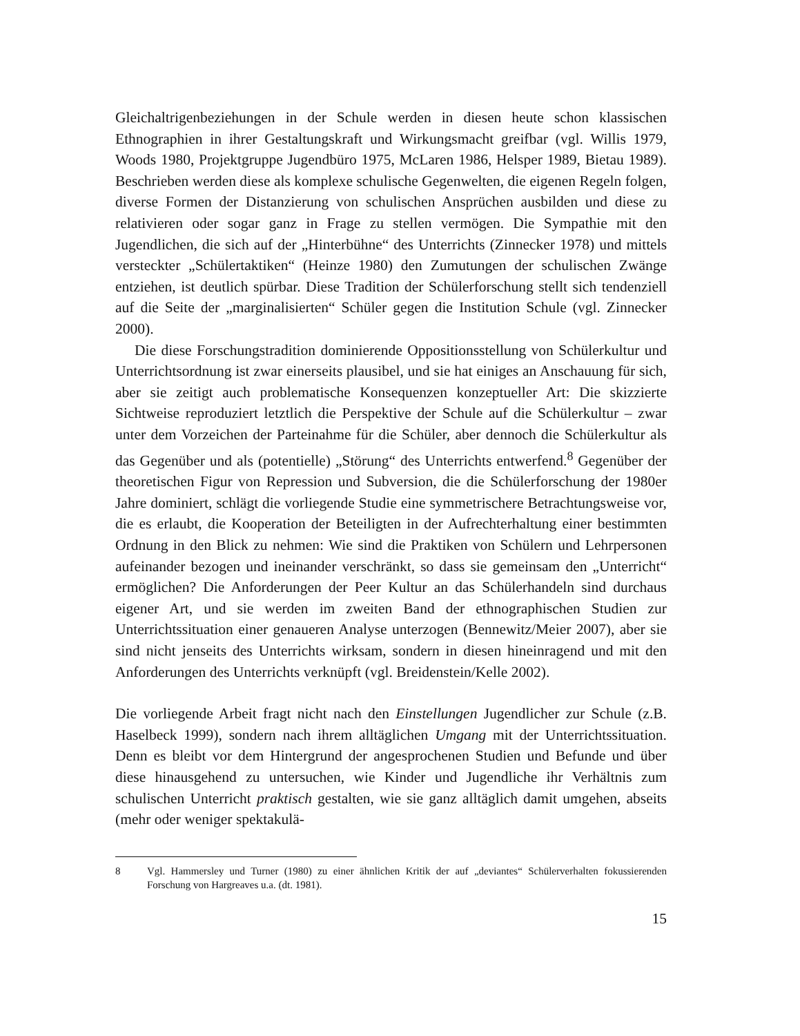Gleichaltrigenbeziehungen in der Schule werden in diesen heute schon klassischen Ethnographien in ihrer Gestaltungskraft und Wirkungsmacht greifbar (vgl. Willis 1979, Woods 1980, Projektgruppe Jugendbüro 1975, McLaren 1986, Helsper 1989, Bietau 1989). Beschrieben werden diese als komplexe schulische Gegenwelten, die eigenen Regeln folgen, diverse Formen der Distanzierung von schulischen Ansprüchen ausbilden und diese zu relativieren oder sogar ganz in Frage zu stellen vermögen. Die Sympathie mit den Jugendlichen, die sich auf der „Hinterbühne“ des Unterrichts (Zinnecker 1978) und mittels versteckter „Schülertaktiken“ (Heinze 1980) den Zumutungen der schulischen Zwänge entziehen, ist deutlich spürbar. Diese Tradition der Schülerforschung stellt sich tendenziell auf die Seite der „marginalisierten“ Schüler gegen die Institution Schule (vgl. Zinnecker 2000).
Die diese Forschungstradition dominierende Oppositionsstellung von Schülerkultur und Unterrichtsordnung ist zwar einerseits plausibel, und sie hat einiges an Anschauung für sich, aber sie zeitigt auch problematische Konsequenzen konzeptueller Art: Die skizzierte Sichtweise reproduziert letztlich die Perspektive der Schule auf die Schülerkultur – zwar unter dem Vorzeichen der Parteinahme für die Schüler, aber dennoch die Schülerkultur als das Gegenüber und als (potentielle) „Störung“ des Unterrichts entwerfend.<sup>8</sup> Gegenüber der theoretischen Figur von Repression und Subversion, die die Schülerforschung der 1980er Jahre dominiert, schlägt die vorliegende Studie eine symmetrischere Betrachtungsweise vor, die es erlaubt, die Kooperation der Beteiligten in der Aufrechterhaltung einer bestimmten Ordnung in den Blick zu nehmen: Wie sind die Praktiken von Schülern und Lehrpersonen aufeinander bezogen und ineinander verschränkt, so dass sie gemeinsam den „Unterricht“ ermöglichen? Die Anforderungen der Peer Kultur an das Schülerhandeln sind durchaus eigener Art, und sie werden im zweiten Band der ethnographischen Studien zur Unterrichtssituation einer genaueren Analyse unterzogen (Bennewitz/Meier 2007), aber sie sind nicht jenseits des Unterrichts wirksam, sondern in diesen hineinragend und mit den Anforderungen des Unterrichts verknüpft (vgl. Breidenstein/Kelle 2002).
Die vorliegende Arbeit fragt nicht nach den Einstellungen Jugendlicher zur Schule (z.B. Haselbeck 1999), sondern nach ihrem alltäglichen Umgang mit der Unterrichtssituation. Denn es bleibt vor dem Hintergrund der angesprochenen Studien und Befunde und über diese hinausgehend zu untersuchen, wie Kinder und Jugendliche ihr Verhältnis zum schulischen Unterricht praktisch gestalten, wie sie ganz alltäglich damit umgehen, abseits (mehr oder weniger spektakulä-
8 Vgl. Hammersley und Turner (1980) zu einer ähnlichen Kritik der auf „deviantes“ Schülerverhalten fokussierenden Forschung von Hargreaves u.a. (dt. 1981).
15